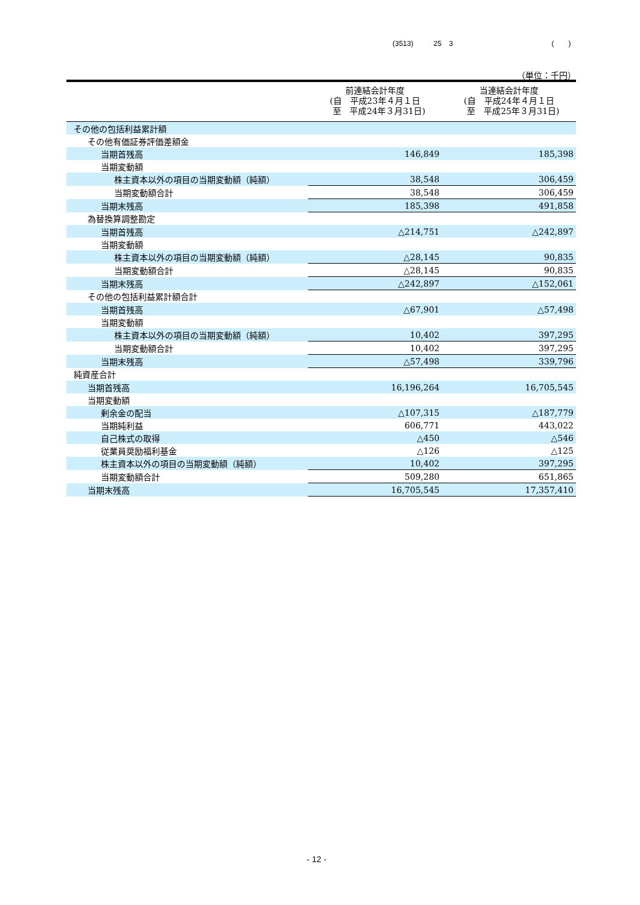(3513) 25　3 (　　)
（単位：千円）
| | 前連結会計年度 (自 平成23年４月１日 至 平成24年３月31日) | 当連結会計年度 (自 平成24年４月１日 至 平成25年３月31日) |
| --- | --- | --- |
| その他の包括利益累計額 | | |
| その他有価証券評価差額金 | | |
| 当期首残高 | 146,849 | 185,398 |
| 当期変動額 | | |
| 株主資本以外の項目の当期変動額（純額） | 38,548 | 306,459 |
| 当期変動額合計 | 38,548 | 306,459 |
| 当期末残高 | 185,398 | 491,858 |
| 為替換算調整勘定 | | |
| 当期首残高 | △214,751 | △242,897 |
| 当期変動額 | | |
| 株主資本以外の項目の当期変動額（純額） | △28,145 | 90,835 |
| 当期変動額合計 | △28,145 | 90,835 |
| 当期末残高 | △242,897 | △152,061 |
| その他の包括利益累計額合計 | | |
| 当期首残高 | △67,901 | △57,498 |
| 当期変動額 | | |
| 株主資本以外の項目の当期変動額（純額） | 10,402 | 397,295 |
| 当期変動額合計 | 10,402 | 397,295 |
| 当期末残高 | △57,498 | 339,796 |
| 純資産合計 | | |
| 当期首残高 | 16,196,264 | 16,705,545 |
| 当期変動額 | | |
| 剰余金の配当 | △107,315 | △187,779 |
| 当期純利益 | 606,771 | 443,022 |
| 自己株式の取得 | △450 | △546 |
| 従業員奨励福利基金 | △126 | △125 |
| 株主資本以外の項目の当期変動額（純額） | 10,402 | 397,295 |
| 当期変動額合計 | 509,280 | 651,865 |
| 当期末残高 | 16,705,545 | 17,357,410 |
- 12 -